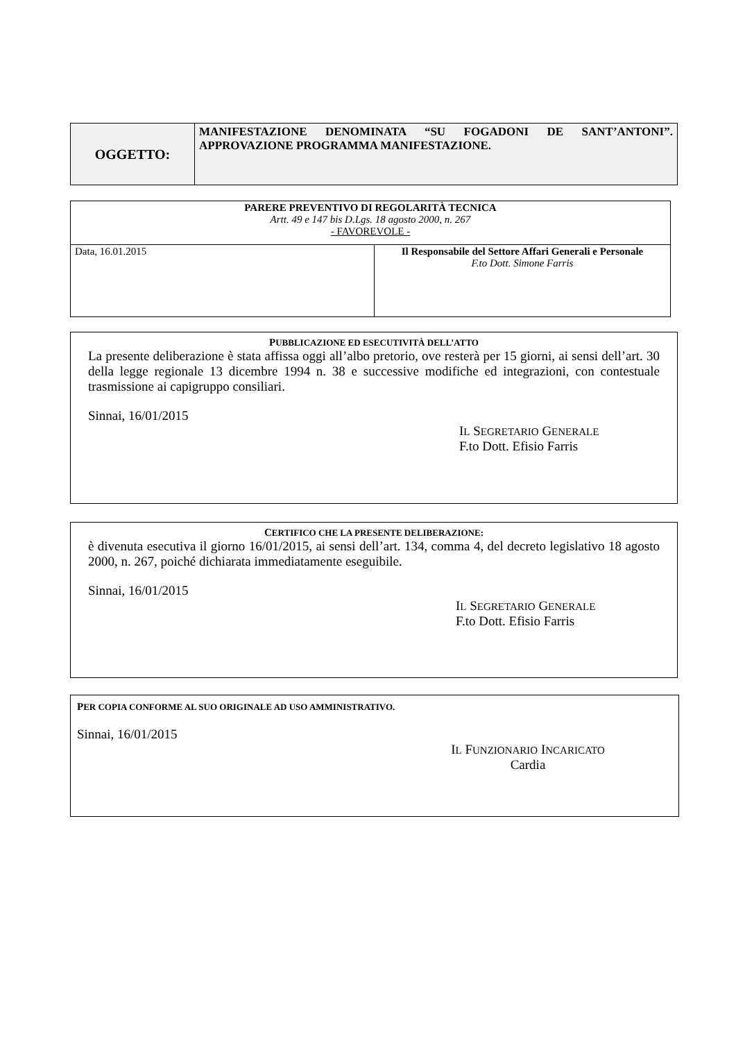| OGGETTO: | MANIFESTAZIONE DENOMINATA “SU FOGADONI DE SANT’ANTONI”. APPROVAZIONE PROGRAMMA MANIFESTAZIONE. |
| PARERE PREVENTIVO DI REGOLARITÀ TECNICA Artt. 49 e 147 bis D.Lgs. 18 agosto 2000, n. 267 - FAVOREVOLE - | |
| Data, 16.01.2015 | Il Responsabile del Settore Affari Generali e Personale F.to Dott. Simone Farris |
PUBBLICAZIONE ED ESECUTIVITÀ DELL’ATTO
La presente deliberazione è stata affissa oggi all’albo pretorio, ove resterà per 15 giorni, ai sensi dell’art. 30 della legge regionale 13 dicembre 1994 n. 38 e successive modifiche ed integrazioni, con contestuale trasmissione ai capigruppo consiliari.
Sinnai, 16/01/2015
IL SEGRETARIO GENERALE
F.to Dott. Efisio Farris
CERTIFICO CHE LA PRESENTE DELIBERAZIONE:
è divenuta esecutiva il giorno 16/01/2015, ai sensi dell’art. 134, comma 4, del decreto legislativo 18 agosto 2000, n. 267, poiché dichiarata immediatamente eseguibile.
Sinnai, 16/01/2015
IL SEGRETARIO GENERALE
F.to Dott. Efisio Farris
PER COPIA CONFORME AL SUO ORIGINALE AD USO AMMINISTRATIVO.
Sinnai, 16/01/2015
IL FUNZIONARIO INCARICATO
Cardia